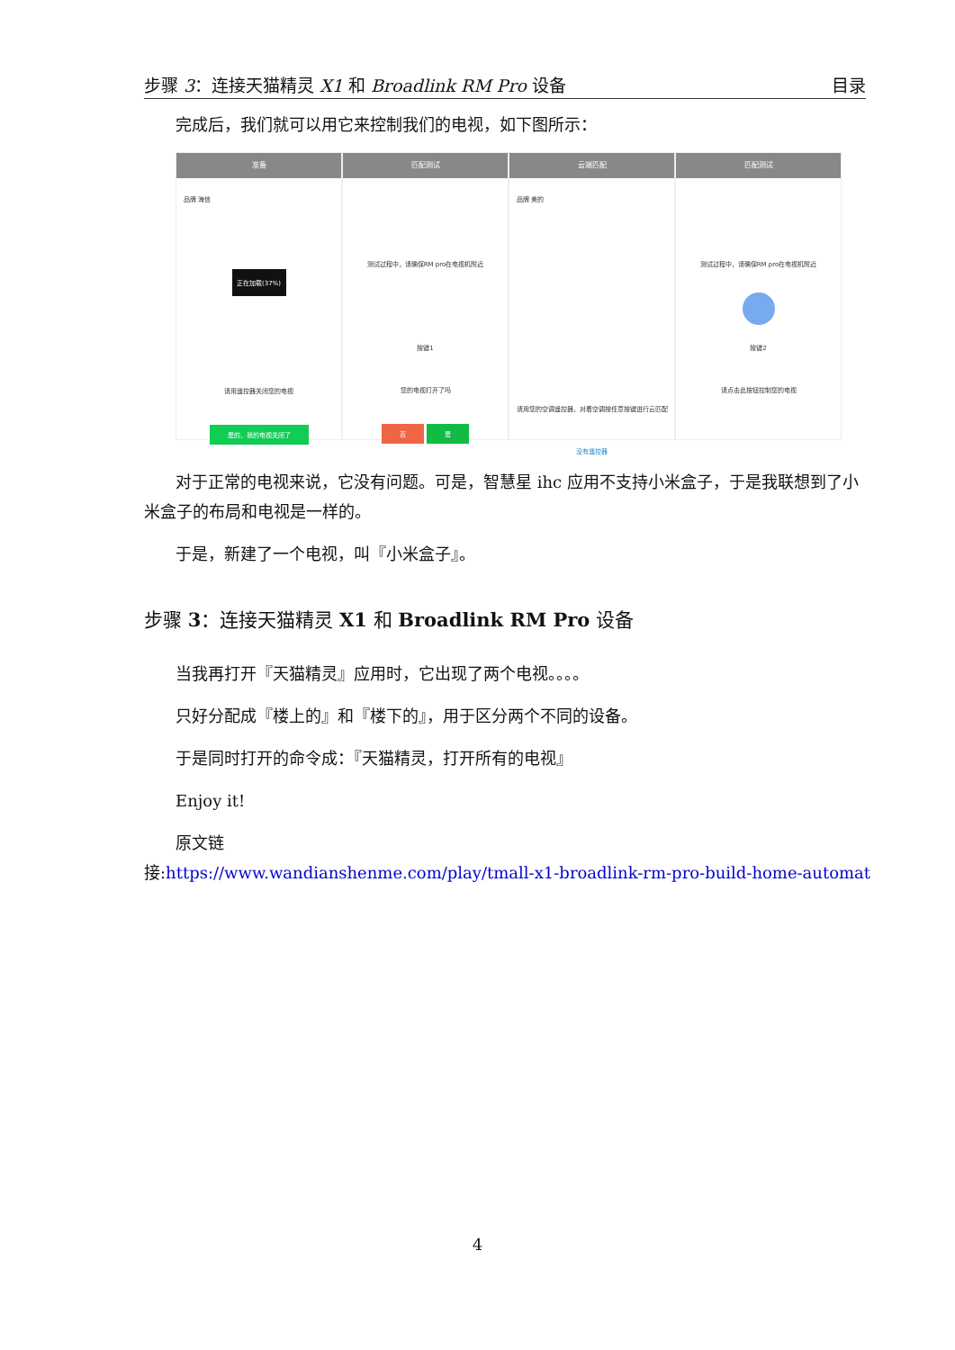步骤 3：连接天猫精灵 X1 和 Broadlink RM Pro 设备 目录
完成后，我们就可以用它来控制我们的电视，如下图所示：
准备
品牌 海信
正在加载(37%)
请用遥控器关闭您的电视
是的，我的电视关闭了
匹配测试
测试过程中，请确保RM pro在电视机附近
按键1
您的电视打开了吗
否 是
云端匹配
品牌 美的
请用您的空调遥控器，对着空调按任意按键进行云匹配
没有遥控器
匹配测试
测试过程中，请确保RM pro在电视机附近
按键2
请点击此按钮控制您的电视
对于正常的电视来说，它没有问题。可是，智慧星 ihc 应用不支持小米盒子，于是我联想到了小米盒子的布局和电视是一样的。
于是，新建了一个电视，叫『小米盒子』。
步骤 3：连接天猫精灵 X1 和 Broadlink RM Pro 设备
当我再打开『天猫精灵』应用时，它出现了两个电视。。。。
只好分配成『楼上的』和『楼下的』，用于区分两个不同的设备。
于是同时打开的命令成：『天猫精灵，打开所有的电视』
Enjoy it!
原文链接:https://www.wandianshenme.com/play/tmall-x1-broadlink-rm-pro-build-home-automat
4